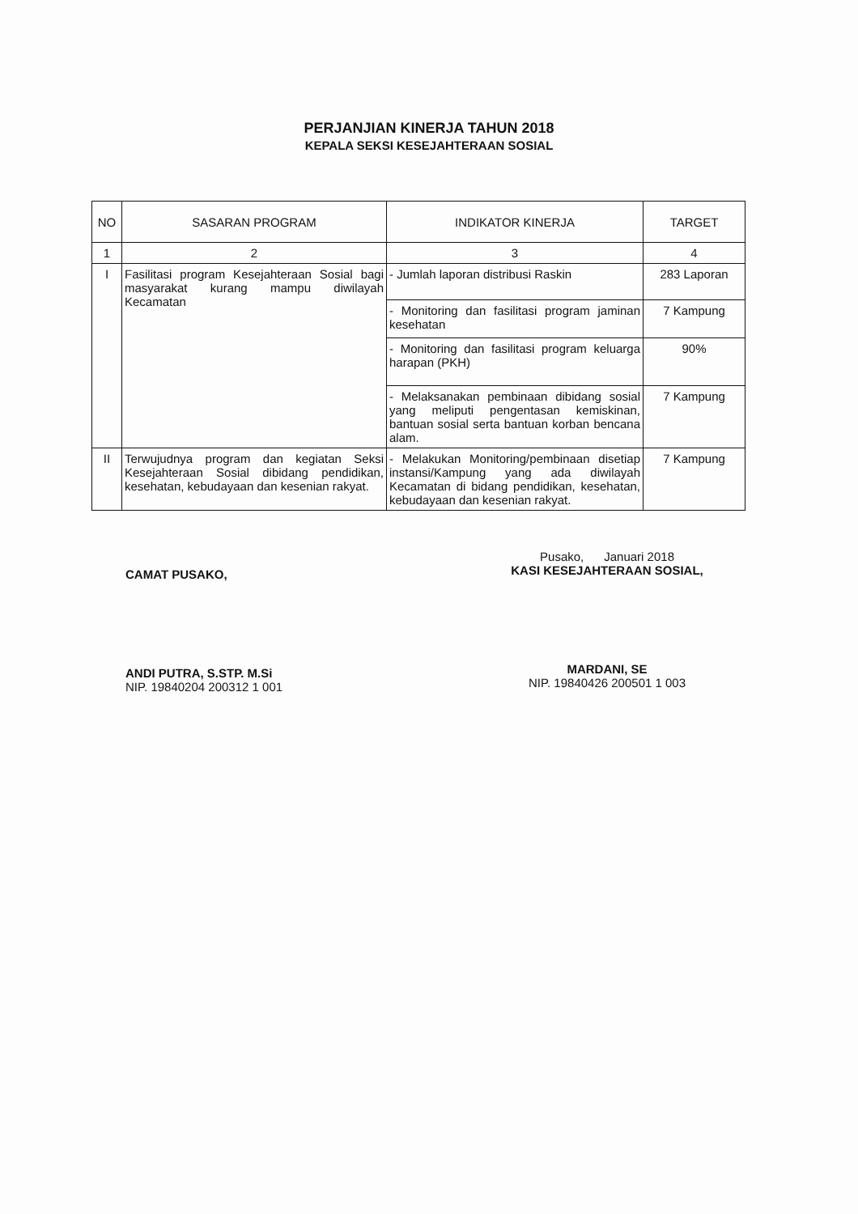PERJANJIAN KINERJA TAHUN 2018
KEPALA SEKSI KESEJAHTERAAN SOSIAL
| NO | SASARAN PROGRAM | INDIKATOR KINERJA | TARGET |
| --- | --- | --- | --- |
| 1 | 2 | 3 | 4 |
| I | Fasilitasi program Kesejahteraan Sosial bagi masyarakat kurang mampu diwilayah Kecamatan | - Jumlah laporan distribusi Raskin | 283 Laporan |
| | | - Monitoring dan fasilitasi program jaminan kesehatan | 7 Kampung |
| | | - Monitoring dan fasilitasi program keluarga harapan (PKH) | 90% |
| | | - Melaksanakan pembinaan dibidang sosial yang meliputi pengentasan kemiskinan, bantuan sosial serta bantuan korban bencana alam. | 7 Kampung |
| II | Terwujudnya program dan kegiatan Seksi Kesejahteraan Sosial dibidang pendidikan, kesehatan, kebudayaan dan kesenian rakyat. | - Melakukan Monitoring/pembinaan disetiap instansi/Kampung yang ada diwilayah Kecamatan di bidang pendidikan, kesehatan, kebudayaan dan kesenian rakyat. | 7 Kampung |
CAMAT PUSAKO,
ANDI PUTRA, S.STP. M.Si
NIP. 19840204 200312 1 001
Pusako, Januari 2018
KASI KESEJAHTERAAN SOSIAL,
MARDANI, SE
NIP. 19840426 200501 1 003